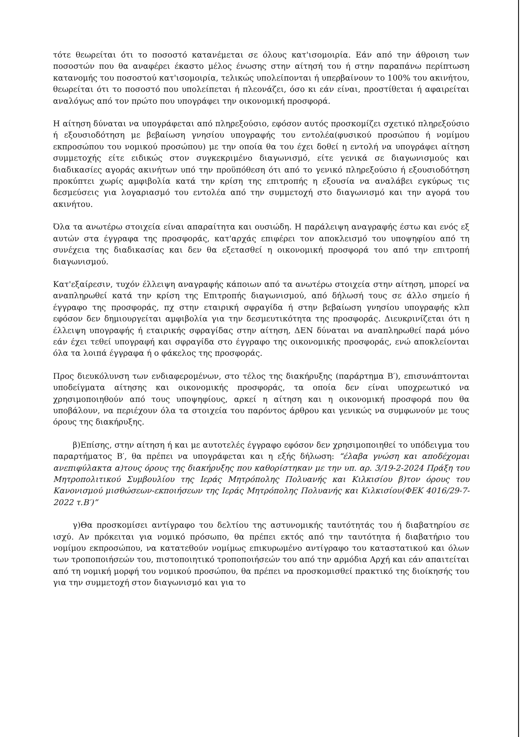τότε θεωρείται ότι το ποσοστό κατανέμεται σε όλους κατ'ισομοιρία. Εάν από την άθροιση των ποσοστών που θα αναφέρει έκαστο μέλος ένωσης στην αίτησή του ή στην παραπάνω περίπτωση κατανομής του ποσοστού κατ'ισομοιρία, τελικώς υπολείπονται ή υπερβαίνουν το 100% του ακινήτου, θεωρείται ότι το ποσοστό που υπολείπεται ή πλεονάζει, όσο κι εάν είναι, προστίθεται ή αφαιρείται αναλόγως από τον πρώτο που υπογράφει την οικονομική προσφορά.
Η αίτηση δύναται να υπογράφεται από πληρεξούσιο, εφόσον αυτός προσκομίζει σχετικό πληρεξούσιο ή εξουσιοδότηση με βεβαίωση γνησίου υπογραφής του εντολέα(φυσικού προσώπου ή νομίμου εκπροσώπου του νομικού προσώπου) με την οποία θα του έχει δοθεί η εντολή να υπογράφει αίτηση συμμετοχής είτε ειδικώς στον συγκεκριμένο διαγωνισμό, είτε γενικά σε διαγωνισμούς και διαδικασίες αγοράς ακινήτων υπό την προϋπόθεση ότι από το γενικό πληρεξούσιο ή εξουσιοδότηση προκύπτει χωρίς αμφιβολία κατά την κρίση της επιτροπής η εξουσία να αναλάβει εγκύρως τις δεσμεύσεις για λογαριασμό του εντολέα από την συμμετοχή στο διαγωνισμό και την αγορά του ακινήτου.
Όλα τα ανωτέρω στοιχεία είναι απαραίτητα και ουσιώδη. Η παράλειψη αναγραφής έστω και ενός εξ αυτών στα έγγραφα της προσφοράς, κατ'αρχάς επιφέρει τον αποκλεισμό του υποψηφίου από τη συνέχεια της διαδικασίας και δεν θα εξετασθεί η οικονομική προσφορά του από την επιτροπή διαγωνισμού.
Κατ'εξαίρεσιν, τυχόν έλλειψη αναγραφής κάποιων από τα ανωτέρω στοιχεία στην αίτηση, μπορεί να αναπληρωθεί κατά την κρίση της Επιτροπής διαγωνισμού, από δήλωσή τους σε άλλο σημείο ή έγγραφο της προσφοράς, πχ στην εταιρική σφραγίδα ή στην βεβαίωση γνησίου υπογραφής κλπ εφόσον δεν δημιουργείται αμφιβολία για την δεσμευτικότητα της προσφοράς. Διευκρινίζεται ότι η έλλειψη υπογραφής ή εταιρικής σφραγίδας στην αίτηση, ΔΕΝ δύναται να αναπληρωθεί παρά μόνο εάν έχει τεθεί υπογραφή και σφραγίδα στο έγγραφο της οικονομικής προσφοράς, ενώ αποκλείονται όλα τα λοιπά έγγραφα ή ο φάκελος της προσφοράς.
Προς διευκόλυνση των ενδιαφερομένων, στο τέλος της διακήρυξης (παράρτημα Β′), επισυνάπτονται υποδείγματα αίτησης και οικονομικής προσφοράς, τα οποία δεν είναι υποχρεωτικό να χρησιμοποιηθούν από τους υποψηφίους, αρκεί η αίτηση και η οικονομική προσφορά που θα υποβάλουν, να περιέχουν όλα τα στοιχεία του παρόντος άρθρου και γενικώς να συμφωνούν με τους όρους της διακήρυξης.
β)Επίσης, στην αίτηση ή και με αυτοτελές έγγραφο εφόσον δεν χρησιμοποιηθεί το υπόδειγμα του παραρτήματος Β′, θα πρέπει να υπογράφεται και η εξής δήλωση: “έλαβα γνώση και αποδέχομαι ανεπιφύλακτα α)τους όρους της διακήρυξης που καθορίστηκαν με την υπ. αρ. 3/19-2-2024 Πράξη του Μητροπολιτικού Συμβουλίου της Ιεράς Μητρόπολης Πολυανής και Κιλκισίου β)τον όρους του Κανονισμού μισθώσεων-εκποιήσεων της Ιεράς Μητρόπολης Πολυανής και Κιλκισίου(ΦΕΚ 4016/29-7-2022 τ.Β′)”
γ)Θα προσκομίσει αντίγραφο του δελτίου της αστυνομικής ταυτότητάς του ή διαβατηρίου σε ισχύ. Αν πρόκειται για νομικό πρόσωπο, θα πρέπει εκτός από την ταυτότητα ή διαβατήριο του νομίμου εκπροσώπου, να κατατεθούν νομίμως επικυρωμένο αντίγραφο του καταστατικού και όλων των τροποποιήσεών του, πιστοποιητικό τροποποιήσεών του από την αρμόδια Αρχή και εάν απαιτείται από τη νομική μορφή του νομικού προσώπου, θα πρέπει να προσκομισθεί πρακτικό της διοίκησής του για την συμμετοχή στον διαγωνισμό και για το